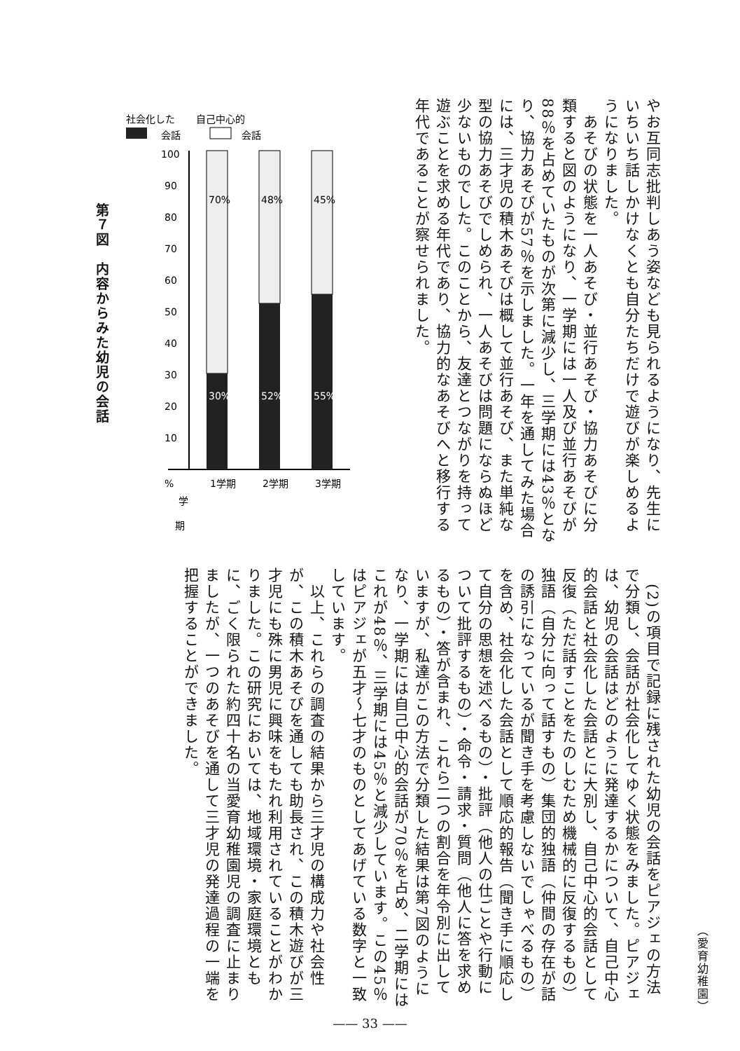やお互同志批判しあう姿なども見られるようになり、先生にいちいち話しかけなくとも自分たちだけで遊びが楽しめるようになりました。
　あそびの状態を一人あそび・並行あそび・協力あそびに分類すると図のようになり、一学期には一人及び並行あそびが88％を占めていたものが次第に減少し、三学期には43％となり、協力あそびが57％を示しました。一年を通してみた場合には、三才児の積木あそびは概して並行あそび、また単純な型の協力あそびでしめられ、一人あそびは問題にならぬほど少ないものでした。このことから、友達とつながりを持って遊ぶことを求める年代であり、協力的なあそびへと移行する年代であることが察せられました。
社会化した
自己中心的
会話
会話
100
90
80
70
60
50
40
30
20
10
70%
48%
45%
30%
52%
55%
%
学
期
1学期
2学期
3学期
第７図　内容からみた幼児の会話
　(2)の項目で記録に残された幼児の会話をピアジェの方法で分類し、会話が社会化してゆく状態をみました。ピアジェは、幼児の会話はどのように発達するかについて、自己中心的会話と社会化した会話とに大別し、自己中心的会話として反復（ただ話すことをたのしむため機械的に反復するもの）独語（自分に向って話すもの）集団的独語（仲間の存在が話の誘引になっているが聞き手を考慮しないでしゃべるもの）を含め、社会化した会話として順応的報告（聞き手に順応して自分の思想を述べるもの）・批評（他人の仕ごとや行動について批評するもの）・命令・請求・質問（他人に答を求めるもの）・答が含まれ、これら二つの割合を年令別に出していますが、私達がこの方法で分類した結果は第7図のようになり、一学期には自己中心的会話が70％を占め、二学期にはこれが48％、三学期には45％と減少しています。この45％はピアジェが五才～七才のものとしてあげている数字と一致しています。
　以上、これらの調査の結果から三才児の構成力や社会性が、この積木あそびを通しても助長され、この積木遊びが三才児にも殊に男児に興味をもたれ利用されていることがわかりました。この研究においては、地域環境・家庭環境ともに、ごく限られた約四十名の当愛育幼稚園児の調査に止まりましたが、一つのあそびを通して三才児の発達過程の一端を把握することができました。
（愛育幼稚園）
—— 33 ——